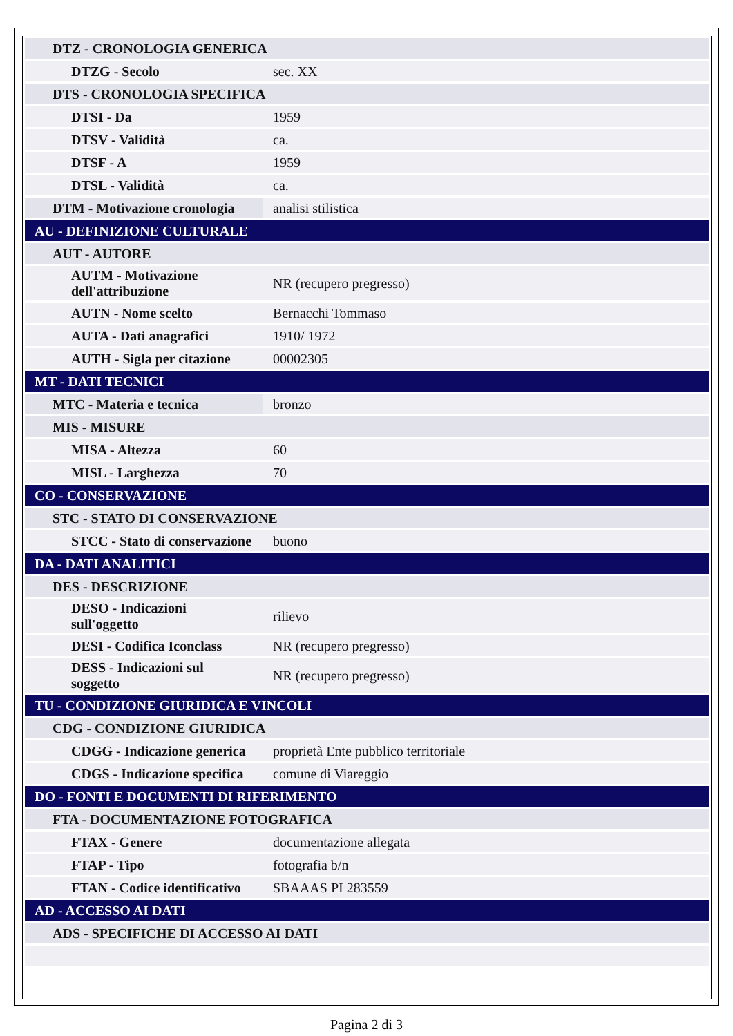| DTZ - CRONOLOGIA GENERICA | |
| DTZG - Secolo | sec. XX |
| DTS - CRONOLOGIA SPECIFICA | |
| DTSI - Da | 1959 |
| DTSV - Validità | ca. |
| DTSF - A | 1959 |
| DTSL - Validità | ca. |
| DTM - Motivazione cronologia | analisi stilistica |
| AU - DEFINIZIONE CULTURALE | |
| AUT - AUTORE | |
| AUTM - Motivazione dell'attribuzione | NR (recupero pregresso) |
| AUTN - Nome scelto | Bernacchi Tommaso |
| AUTA - Dati anagrafici | 1910/ 1972 |
| AUTH - Sigla per citazione | 00002305 |
| MT - DATI TECNICI | |
| MTC - Materia e tecnica | bronzo |
| MIS - MISURE | |
| MISA - Altezza | 60 |
| MISL - Larghezza | 70 |
| CO - CONSERVAZIONE | |
| STC - STATO DI CONSERVAZIONE | |
| STCC - Stato di conservazione | buono |
| DA - DATI ANALITICI | |
| DES - DESCRIZIONE | |
| DESO - Indicazioni sull'oggetto | rilievo |
| DESI - Codifica Iconclass | NR (recupero pregresso) |
| DESS - Indicazioni sul soggetto | NR (recupero pregresso) |
| TU - CONDIZIONE GIURIDICA E VINCOLI | |
| CDG - CONDIZIONE GIURIDICA | |
| CDGG - Indicazione generica | proprietà Ente pubblico territoriale |
| CDGS - Indicazione specifica | comune di Viareggio |
| DO - FONTI E DOCUMENTI DI RIFERIMENTO | |
| FTA - DOCUMENTAZIONE FOTOGRAFICA | |
| FTAX - Genere | documentazione allegata |
| FTAP - Tipo | fotografia b/n |
| FTAN - Codice identificativo | SBAAAS PI 283559 |
| AD - ACCESSO AI DATI | |
| ADS - SPECIFICHE DI ACCESSO AI DATI | |
Pagina 2 di 3